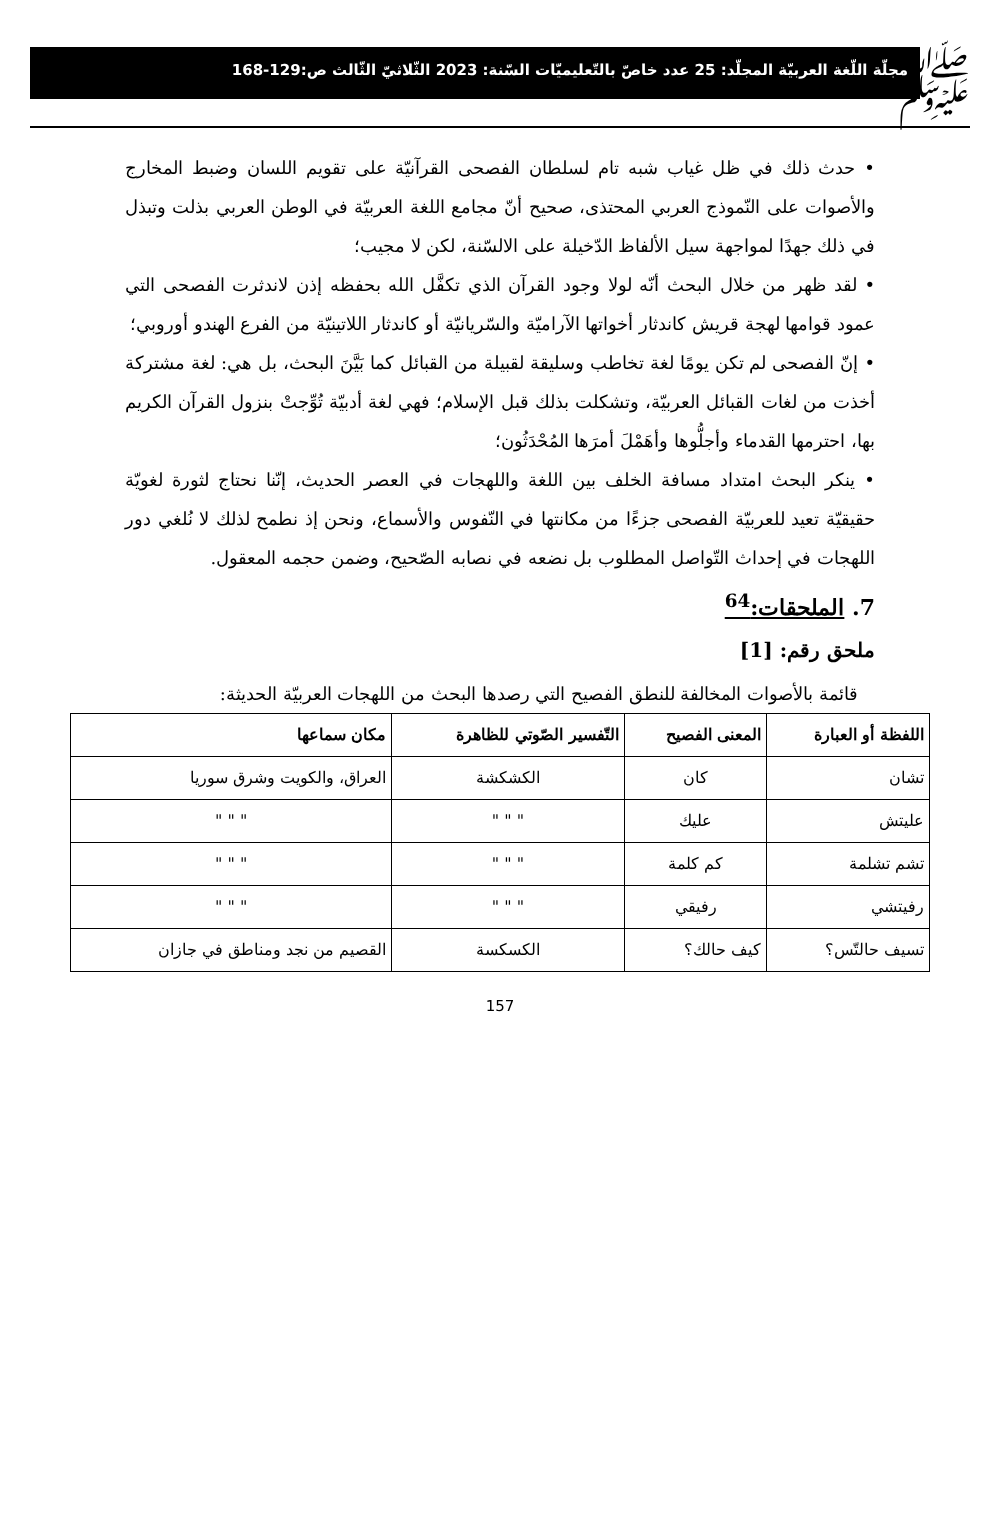ﷺ
مجلّة اللّغة العربيّة المجلّد: 25 عدد خاصّ بالتّعليميّات السّنة: 2023 الثّلاثيّ الثّالث ص:129-168
• حدث ذلك في ظل غياب شبه تام لسلطان الفصحى القرآنيّة على تقويم اللسان وضبط المخارج والأصوات على النّموذج العربي المحتذى، صحيح أنّ مجامع اللغة العربيّة في الوطن العربي بذلت وتبذل في ذلك جهدًا لمواجهة سيل الألفاظ الدّخيلة على الالسّنة، لكن لا مجيب؛
• لقد ظهر من خلال البحث أنّه لولا وجود القرآن الذي تكفَّل الله بحفظه إذن لاندثرت الفصحى التي عمود قوامها لهجة قريش كاندثار أخواتها الآراميّة والسّريانيّة أو كاندثار اللاتينيّة من الفرع الهندو أوروبي؛
• إنّ الفصحى لم تكن يومًا لغة تخاطب وسليقة لقبيلة من القبائل كما بَيَّنَ البحث، بل هي: لغة مشتركة أخذت من لغات القبائل العربيّة، وتشكلت بذلك قبل الإسلام؛ فهي لغة أدبيّة تُوِّجتْ بنزول القرآن الكريم بها، احترمها القدماء وأجلُّوها وأهَمْلَ أمرَها المُحْدَثُون؛
• ينكر البحث امتداد مسافة الخلف بين اللغة واللهجات في العصر الحديث، إنّنا نحتاج لثورة لغويّة حقيقيّة تعيد للعربيّة الفصحى جزءًا من مكانتها في النّفوس والأسماع، ونحن إذ نطمح لذلك لا نُلغي دور اللهجات في إحداث التّواصل المطلوب بل نضعه في نصابه الصّحيح، وضمن حجمه المعقول.
7. الملحقات:<sup>64</sup>
ملحق رقم: [1]
قائمة بالأصوات المخالفة للنطق الفصيح التي رصدها البحث من اللهجات العربيّة الحديثة:
| اللفظة أو العبارة | المعنى الفصيح | التّفسير الصّوتي للظاهرة | مكان سماعها |
| --- | --- | --- | --- |
| تشان | كان | الكشكشة | العراق، والكويت وشرق سوريا |
| عليتش | عليك | " " " | " " " |
| تشم تشلمة | كم كلمة | " " " | " " " |
| رفيتشي | رفيقي | " " " | " " " |
| تسيف حالتّس؟ | كيف حالك؟ | الكسكسة | القصيم من نجد ومناطق في جازان |
157